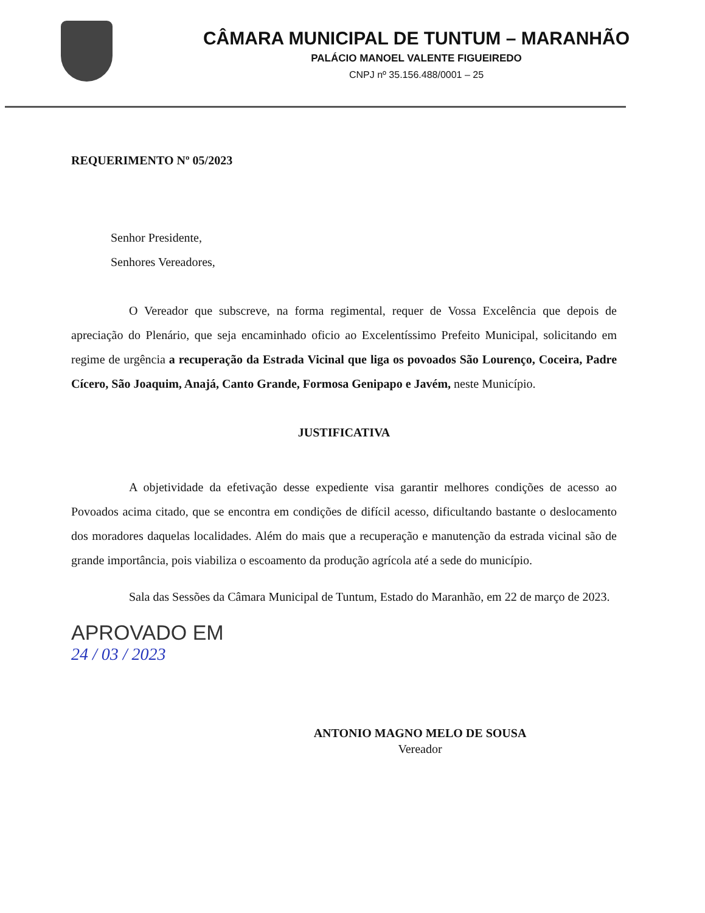CÂMARA MUNICIPAL DE TUNTUM – MARANHÃO
PALÁCIO MANOEL VALENTE FIGUEIREDO
CNPJ nº 35.156.488/0001 – 25
REQUERIMENTO Nº 05/2023
Senhor Presidente,
Senhores Vereadores,
O Vereador que subscreve, na forma regimental, requer de Vossa Excelência que depois de apreciação do Plenário, que seja encaminhado oficio ao Excelentíssimo Prefeito Municipal, solicitando em regime de urgência a recuperação da Estrada Vicinal que liga os povoados São Lourenço, Coceira, Padre Cícero, São Joaquim, Anajá, Canto Grande, Formosa Genipapo e Javém, neste Município.
JUSTIFICATIVA
A objetividade da efetivação desse expediente visa garantir melhores condições de acesso ao Povoados acima citado, que se encontra em condições de difícil acesso, dificultando bastante o deslocamento dos moradores daquelas localidades. Além do mais que a recuperação e manutenção da estrada vicinal são de grande importância, pois viabiliza o escoamento da produção agrícola até a sede do município.
Sala das Sessões da Câmara Municipal de Tuntum, Estado do Maranhão, em 22 de março de 2023.
APROVADO EM
24 / 03 / 2023
ANTONIO MAGNO MELO DE SOUSA
Vereador